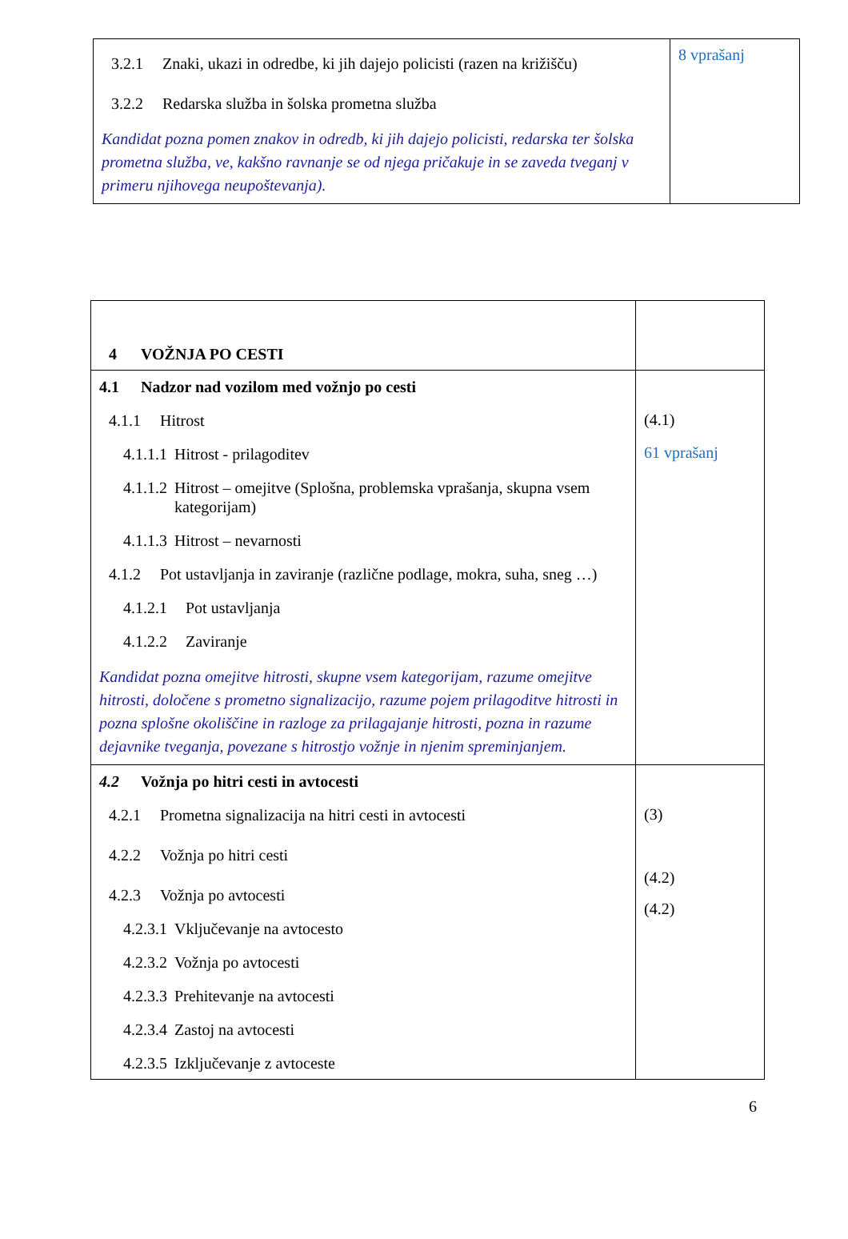| 3.2.1 Znaki, ukazi in odredbe, ki jih dajejo policisti (razen na križišču) 3.2.2 Redarska služba in šolska prometna služba Kandidat pozna pomen znakov in odredb, ki jih dajejo policisti, redarska ter šolska prometna služba, ve, kakšno ravnanje se od njega pričakuje in se zaveda tveganj v primeru njihovega neupoštevanja). | 8 vprašanj |
| 4 VOŽNJA PO CESTI | |
| 4.1 Nadzor nad vozilom med vožnjo po cesti 4.1.1 Hitrost 4.1.1.1 Hitrost - prilagoditev 4.1.1.2 Hitrost – omejitve (Splošna, problemska vprašanja, skupna vsem kategorijam) 4.1.1.3 Hitrost – nevarnosti 4.1.2 Pot ustavljanja in zaviranje (različne podlage, mokra, suha, sneg …) 4.1.2.1 Pot ustavljanja 4.1.2.2 Zaviranje Kandidat pozna omejitve hitrosti, skupne vsem kategorijam, razume omejitve hitrosti, določene s prometno signalizacijo, razume pojem prilagoditve hitrosti in pozna splošne okoliščine in razloge za prilagajanje hitrosti, pozna in razume dejavnike tveganja, povezane s hitrostjo vožnje in njenim spreminjanjem. | (4.1) 61 vprašanj |
| 4.2 Vožnja po hitri cesti in avtocesti 4.2.1 Prometna signalizacija na hitri cesti in avtocesti 4.2.2 Vožnja po hitri cesti 4.2.3 Vožnja po avtocesti 4.2.3.1 Vključevanje na avtocesto 4.2.3.2 Vožnja po avtocesti 4.2.3.3 Prehitevanje na avtocesti 4.2.3.4 Zastoj na avtocesti 4.2.3.5 Izključevanje z avtoceste | (3) (4.2) (4.2) |
6